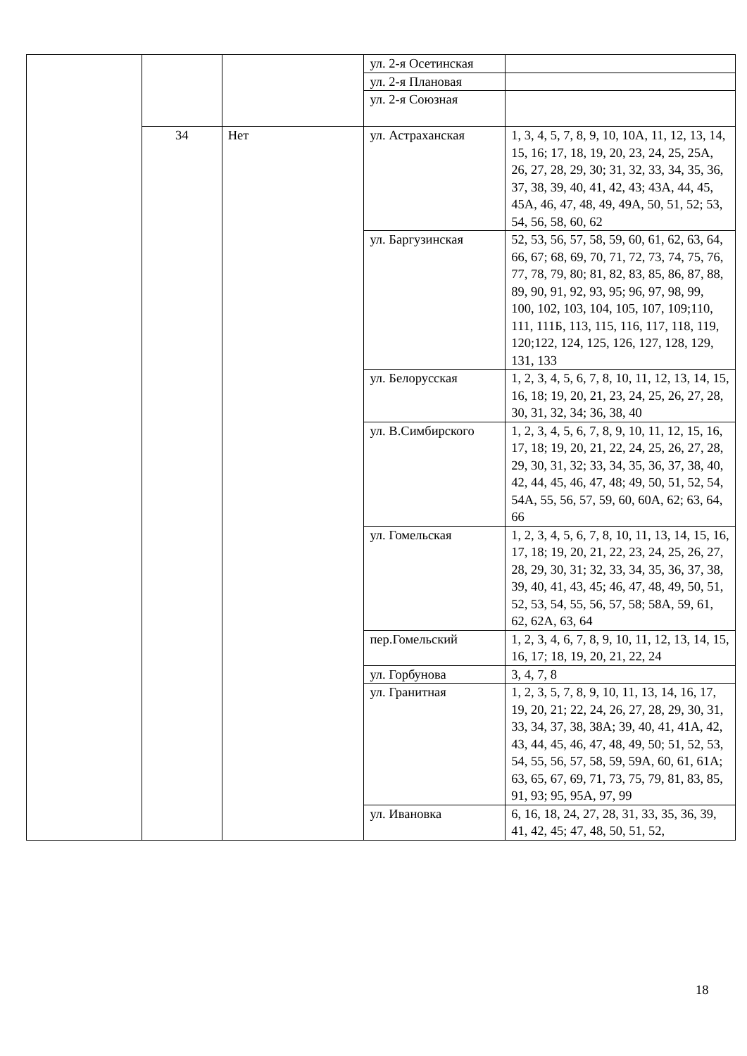| | | | ул. 2-я Осетинская | |
| | | | ул. 2-я Плановая | |
| | | | ул. 2-я Союзная | |
| | 34 | Нет | ул. Астраханская | 1, 3, 4, 5, 7, 8, 9, 10, 10А, 11, 12, 13, 14, 15, 16; 17, 18, 19, 20, 23, 24, 25, 25А, 26, 27, 28, 29, 30; 31, 32, 33, 34, 35, 36, 37, 38, 39, 40, 41, 42, 43; 43А, 44, 45, 45А, 46, 47, 48, 49, 49А, 50, 51, 52; 53, 54, 56, 58, 60, 62 |
| | | | ул. Баргузинская | 52, 53, 56, 57, 58, 59, 60, 61, 62, 63, 64, 66, 67; 68, 69, 70, 71, 72, 73, 74, 75, 76, 77, 78, 79, 80; 81, 82, 83, 85, 86, 87, 88, 89, 90, 91, 92, 93, 95; 96, 97, 98, 99, 100, 102, 103, 104, 105, 107, 109;110, 111, 111Б, 113, 115, 116, 117, 118, 119, 120;122, 124, 125, 126, 127, 128, 129, 131, 133 |
| | | | ул. Белорусская | 1, 2, 3, 4, 5, 6, 7, 8, 10, 11, 12, 13, 14, 15, 16, 18; 19, 20, 21, 23, 24, 25, 26, 27, 28, 30, 31, 32, 34; 36, 38, 40 |
| | | | ул. В.Симбирского | 1, 2, 3, 4, 5, 6, 7, 8, 9, 10, 11, 12, 15, 16, 17, 18; 19, 20, 21, 22, 24, 25, 26, 27, 28, 29, 30, 31, 32; 33, 34, 35, 36, 37, 38, 40, 42, 44, 45, 46, 47, 48; 49, 50, 51, 52, 54, 54А, 55, 56, 57, 59, 60, 60А, 62; 63, 64, 66 |
| | | | ул. Гомельская | 1, 2, 3, 4, 5, 6, 7, 8, 10, 11, 13, 14, 15, 16, 17, 18; 19, 20, 21, 22, 23, 24, 25, 26, 27, 28, 29, 30, 31; 32, 33, 34, 35, 36, 37, 38, 39, 40, 41, 43, 45; 46, 47, 48, 49, 50, 51, 52, 53, 54, 55, 56, 57, 58; 58А, 59, 61, 62, 62А, 63, 64 |
| | | | пер.Гомельский | 1, 2, 3, 4, 6, 7, 8, 9, 10, 11, 12, 13, 14, 15, 16, 17; 18, 19, 20, 21, 22, 24 |
| | | | ул. Горбунова | 3, 4, 7, 8 |
| | | | ул. Гранитная | 1, 2, 3, 5, 7, 8, 9, 10, 11, 13, 14, 16, 17, 19, 20, 21; 22, 24, 26, 27, 28, 29, 30, 31, 33, 34, 37, 38, 38А; 39, 40, 41, 41А, 42, 43, 44, 45, 46, 47, 48, 49, 50; 51, 52, 53, 54, 55, 56, 57, 58, 59, 59А, 60, 61, 61А; 63, 65, 67, 69, 71, 73, 75, 79, 81, 83, 85, 91, 93; 95, 95А, 97, 99 |
| | | | ул. Ивановка | 6, 16, 18, 24, 27, 28, 31, 33, 35, 36, 39, 41, 42, 45; 47, 48, 50, 51, 52, |
18